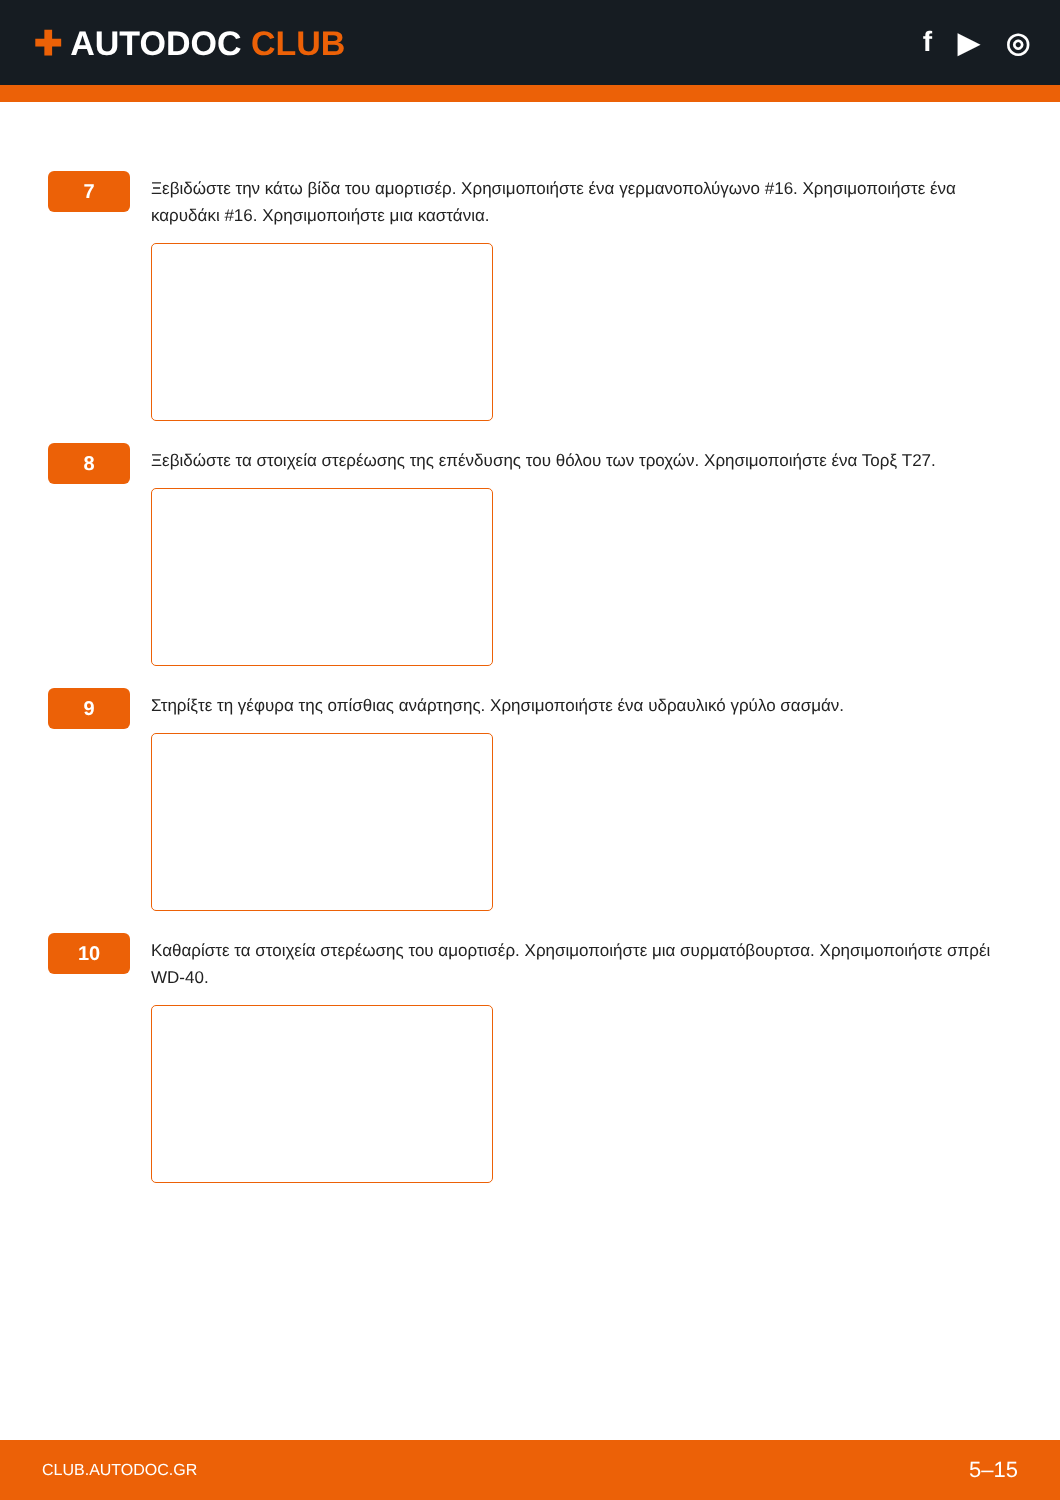✚ AUTODOC CLUB
f ▶ ◎
7
Ξεβιδώστε την κάτω βίδα του αμορτισέρ. Χρησιμοποιήστε ένα γερμανοπολύγωνο #16. Χρησιμοποιήστε ένα καρυδάκι #16. Χρησιμοποιήστε μια καστάνια.
8
Ξεβιδώστε τα στοιχεία στερέωσης της επένδυσης του θόλου των τροχών. Χρησιμοποιήστε ένα Τορξ T27.
9
Στηρίξτε τη γέφυρα της οπίσθιας ανάρτησης. Χρησιμοποιήστε ένα υδραυλικό γρύλο σασμάν.
10
Καθαρίστε τα στοιχεία στερέωσης του αμορτισέρ. Χρησιμοποιήστε μια συρματόβουρτσα. Χρησιμοποιήστε σπρέι WD-40.
CLUB.AUTODOC.GR 5–15